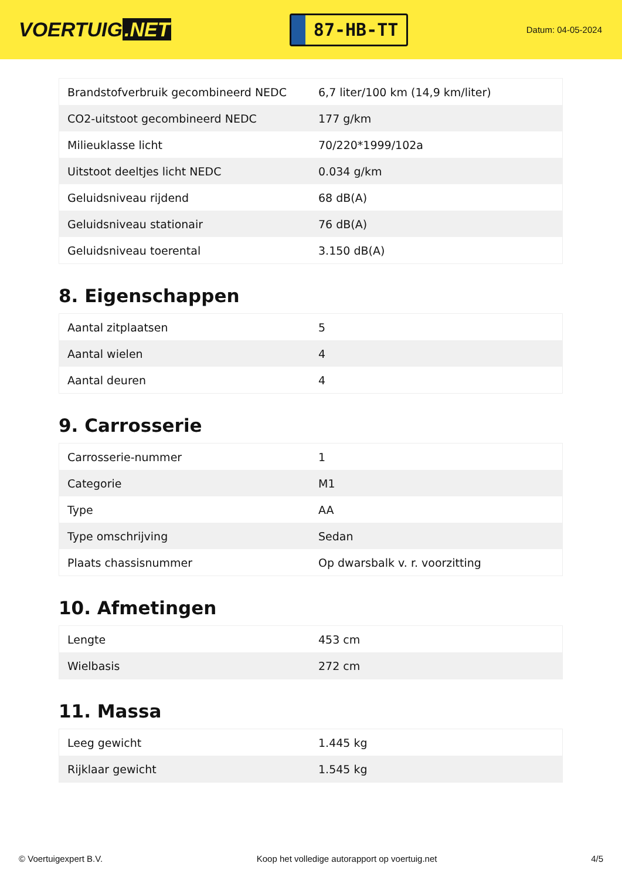VOERTUIG.NET
87-HB-TT
Datum: 04-05-2024
| Brandstofverbruik gecombineerd NEDC | 6,7 liter/100 km (14,9 km/liter) |
| CO2-uitstoot gecombineerd NEDC | 177 g/km |
| Milieuklasse licht | 70/220*1999/102a |
| Uitstoot deeltjes licht NEDC | 0.034 g/km |
| Geluidsniveau rijdend | 68 dB(A) |
| Geluidsniveau stationair | 76 dB(A) |
| Geluidsniveau toerental | 3.150 dB(A) |
8. Eigenschappen
| Aantal zitplaatsen | 5 |
| Aantal wielen | 4 |
| Aantal deuren | 4 |
9. Carrosserie
| Carrosserie-nummer | 1 |
| Categorie | M1 |
| Type | AA |
| Type omschrijving | Sedan |
| Plaats chassisnummer | Op dwarsbalk v. r. voorzitting |
10. Afmetingen
| Lengte | 453 cm |
| Wielbasis | 272 cm |
11. Massa
| Leeg gewicht | 1.445 kg |
| Rijklaar gewicht | 1.545 kg |
© Voertuigexpert B.V. Koop het volledige autorapport op voertuig.net 4/5